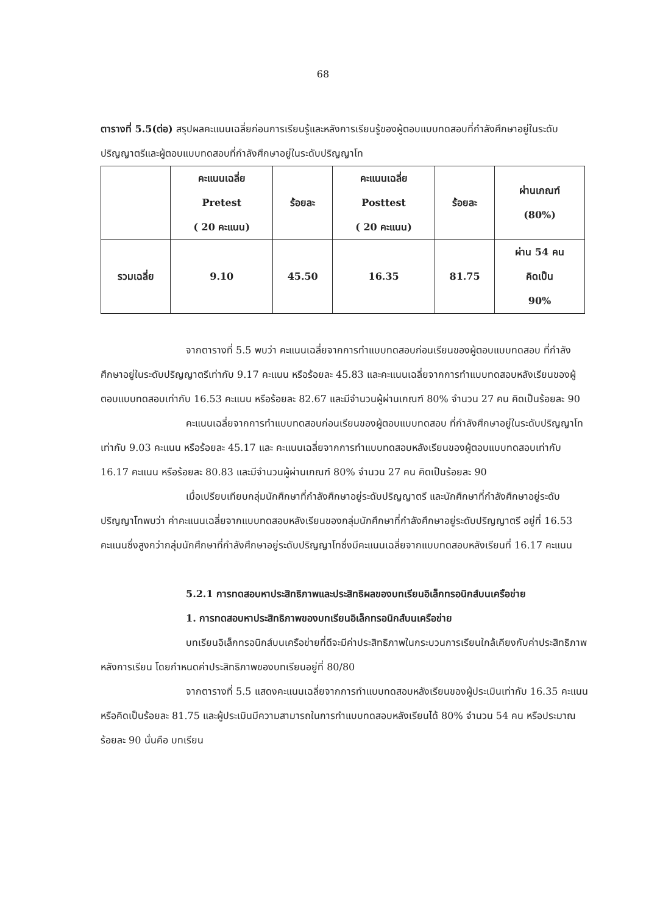68
ตารางที่ 5.5(ต่อ) สรุปผลคะแนนเฉลี่ยก่อนการเรียนรู้และหลังการเรียนรู้ของผู้ตอบแบบทดสอบที่กำลังศึกษาอยู่ในระดับปริญญาตรีและผู้ตอบแบบทดสอบที่กำลังศึกษาอยู่ในระดับปริญญาโท
| | คะแนนเฉลี่ย Pretest ( 20 คะแนน) | ร้อยละ | คะแนนเฉลี่ย Posttest ( 20 คะแนน) | ร้อยละ | ผ่านเกณฑ์ (80%) |
| --- | --- | --- | --- | --- | --- |
| รวมเฉลี่ย | 9.10 | 45.50 | 16.35 | 81.75 | ผ่าน 54 คน คิดเป็น 90% |
จากตารางที่ 5.5 พบว่า คะแนนเฉลี่ยจากการทำแบบทดสอบก่อนเรียนของผู้ตอบแบบทดสอบ ที่กำลังศึกษาอยู่ในระดับปริญญาตรีเท่ากับ 9.17 คะแนน หรือร้อยละ 45.83 และคะแนนเฉลี่ยจากการทำแบบทดสอบหลังเรียนของผู้ตอบแบบทดสอบเท่ากับ 16.53 คะแนน หรือร้อยละ 82.67 และมีจำนวนผู้ผ่านเกณฑ์ 80% จำนวน 27 คน คิดเป็นร้อยละ 90
คะแนนเฉลี่ยจากการทำแบบทดสอบก่อนเรียนของผู้ตอบแบบทดสอบ ที่กำลังศึกษาอยู่ในระดับปริญญาโท เท่ากับ 9.03 คะแนน หรือร้อยละ 45.17 และ คะแนนเฉลี่ยจากการทำแบบทดสอบหลังเรียนของผู้ตอบแบบทดสอบเท่ากับ 16.17 คะแนน หรือร้อยละ 80.83 และมีจำนวนผู้ผ่านเกณฑ์ 80% จำนวน 27 คน คิดเป็นร้อยละ 90
เมื่อเปรียบเทียบกลุ่มนักศึกษาที่กำลังศึกษาอยู่ระดับปริญญาตรี และนักศึกษาที่กำลังศึกษาอยู่ระดับปริญญาโทพบว่า ค่าคะแนนเฉลี่ยจากแบบทดสอบหลังเรียนของกลุ่มนักศึกษาที่กำลังศึกษาอยู่ระดับปริญญาตรี อยู่ที่ 16.53 คะแนนซึ่งสูงกว่ากลุ่มนักศึกษาที่กำลังศึกษาอยู่ระดับปริญญาโทซึ่งมีคะแนนเฉลี่ยจากแบบทดสอบหลังเรียนที่ 16.17 คะแนน
5.2.1 การทดสอบหาประสิทธิภาพและประสิทธิผลของบทเรียนอิเล็กทรอนิกส์บนเครือข่าย
1. การทดสอบหาประสิทธิภาพของบทเรียนอิเล็กทรอนิกส์บนเครือข่าย
บทเรียนอิเล็กทรอนิกส์บนเครือข่ายที่ดีจะมีค่าประสิทธิภาพในกระบวนการเรียนใกล้เคียงกับค่าประสิทธิภาพหลังการเรียน โดยกำหนดค่าประสิทธิภาพของบทเรียนอยู่ที่ 80/80
จากตารางที่ 5.5 แสดงคะแนนเฉลี่ยจากการทำแบบทดสอบหลังเรียนของผู้ประเมินเท่ากับ 16.35 คะแนนหรือคิดเป็นร้อยละ 81.75 และผู้ประเมินมีความสามารถในการทำแบบทดสอบหลังเรียนได้ 80% จำนวน 54 คน หรือประมาณร้อยละ 90 นั่นคือ บทเรียน